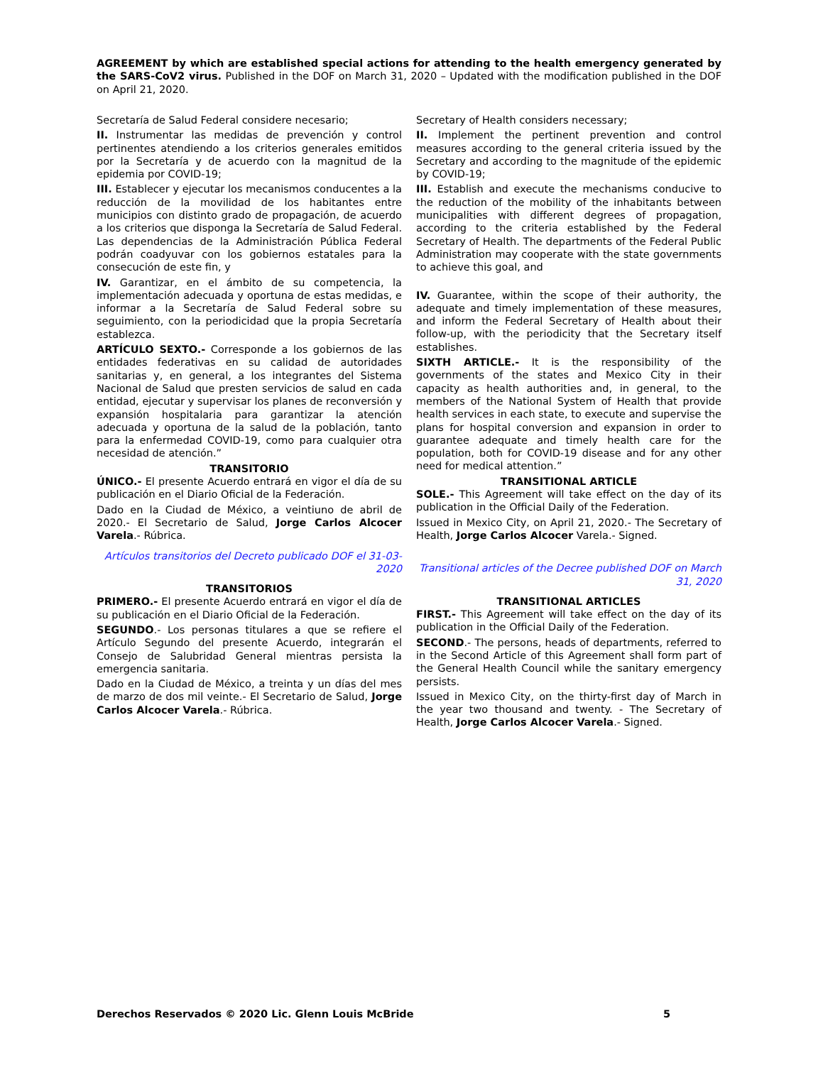AGREEMENT by which are established special actions for attending to the health emergency generated by the SARS-CoV2 virus. Published in the DOF on March 31, 2020 – Updated with the modification published in the DOF on April 21, 2020.
Secretaría de Salud Federal considere necesario;
II. Instrumentar las medidas de prevención y control pertinentes atendiendo a los criterios generales emitidos por la Secretaría y de acuerdo con la magnitud de la epidemia por COVID-19;
III. Establecer y ejecutar los mecanismos conducentes a la reducción de la movilidad de los habitantes entre municipios con distinto grado de propagación, de acuerdo a los criterios que disponga la Secretaría de Salud Federal. Las dependencias de la Administración Pública Federal podrán coadyuvar con los gobiernos estatales para la consecución de este fin, y
IV. Garantizar, en el ámbito de su competencia, la implementación adecuada y oportuna de estas medidas, e informar a la Secretaría de Salud Federal sobre su seguimiento, con la periodicidad que la propia Secretaría establezca.
ARTÍCULO SEXTO.- Corresponde a los gobiernos de las entidades federativas en su calidad de autoridades sanitarias y, en general, a los integrantes del Sistema Nacional de Salud que presten servicios de salud en cada entidad, ejecutar y supervisar los planes de reconversión y expansión hospitalaria para garantizar la atención adecuada y oportuna de la salud de la población, tanto para la enfermedad COVID-19, como para cualquier otra necesidad de atención.”
TRANSITORIO
ÚNICO.- El presente Acuerdo entrará en vigor el día de su publicación en el Diario Oficial de la Federación.
Dado en la Ciudad de México, a veintiuno de abril de 2020.- El Secretario de Salud, Jorge Carlos Alcocer Varela.- Rúbrica.
Artículos transitorios del Decreto publicado DOF el 31-03-2020
TRANSITORIOS
PRIMERO.- El presente Acuerdo entrará en vigor el día de su publicación en el Diario Oficial de la Federación.
SEGUNDO.- Los personas titulares a que se refiere el Artículo Segundo del presente Acuerdo, integrarán el Consejo de Salubridad General mientras persista la emergencia sanitaria.
Dado en la Ciudad de México, a treinta y un días del mes de marzo de dos mil veinte.- El Secretario de Salud, Jorge Carlos Alcocer Varela.- Rúbrica.
Secretary of Health considers necessary;
II. Implement the pertinent prevention and control measures according to the general criteria issued by the Secretary and according to the magnitude of the epidemic by COVID-19;
III. Establish and execute the mechanisms conducive to the reduction of the mobility of the inhabitants between municipalities with different degrees of propagation, according to the criteria established by the Federal Secretary of Health. The departments of the Federal Public Administration may cooperate with the state governments to achieve this goal, and
IV. Guarantee, within the scope of their authority, the adequate and timely implementation of these measures, and inform the Federal Secretary of Health about their follow-up, with the periodicity that the Secretary itself establishes.
SIXTH ARTICLE.- It is the responsibility of the governments of the states and Mexico City in their capacity as health authorities and, in general, to the members of the National System of Health that provide health services in each state, to execute and supervise the plans for hospital conversion and expansion in order to guarantee adequate and timely health care for the population, both for COVID-19 disease and for any other need for medical attention.”
TRANSITIONAL ARTICLE
SOLE.- This Agreement will take effect on the day of its publication in the Official Daily of the Federation.
Issued in Mexico City, on April 21, 2020.- The Secretary of Health, Jorge Carlos Alcocer Varela.- Signed.
Transitional articles of the Decree published DOF on March 31, 2020
TRANSITIONAL ARTICLES
FIRST.- This Agreement will take effect on the day of its publication in the Official Daily of the Federation.
SECOND.- The persons, heads of departments, referred to in the Second Article of this Agreement shall form part of the General Health Council while the sanitary emergency persists.
Issued in Mexico City, on the thirty-first day of March in the year two thousand and twenty. - The Secretary of Health, Jorge Carlos Alcocer Varela.- Signed.
Derechos Reservados © 2020 Lic. Glenn Louis McBride 5